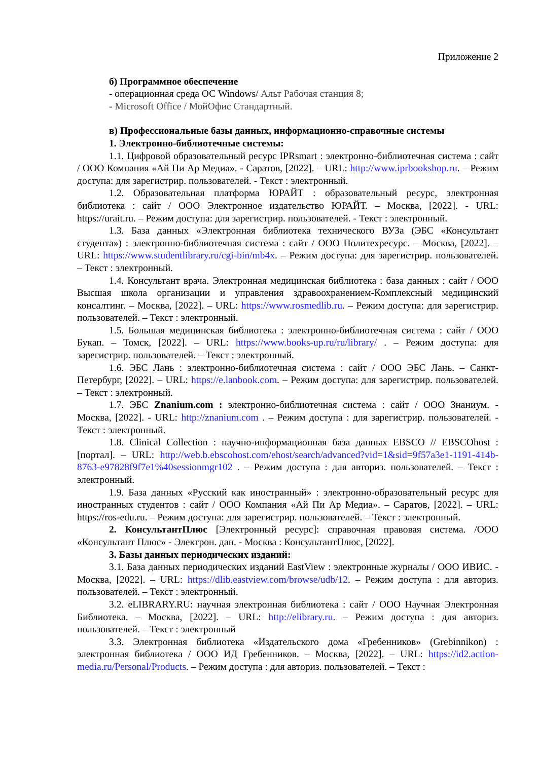Приложение 2
б) Программное обеспечение
- операционная среда ОС Windows/ Альт Рабочая станция 8;
- Microsoft Office / МойОфис Стандартный.
в) Профессиональные базы данных, информационно-справочные системы
1. Электронно-библиотечные системы:
1.1. Цифровой образовательный ресурс IPRsmart : электронно-библиотечная система : сайт / ООО Компания «Ай Пи Ар Медиа». - Саратов, [2022]. – URL: http://www.iprbookshop.ru. – Режим доступа: для зарегистрир. пользователей. - Текст : электронный.
1.2. Образовательная платформа ЮРАЙТ : образовательный ресурс, электронная библиотека : сайт / ООО Электронное издательство ЮРАЙТ. – Москва, [2022]. - URL: https://urait.ru. – Режим доступа: для зарегистрир. пользователей. - Текст : электронный.
1.3. База данных «Электронная библиотека технического ВУЗа (ЭБС «Консультант студента») : электронно-библиотечная система : сайт / ООО Политехресурс. – Москва, [2022]. – URL: https://www.studentlibrary.ru/cgi-bin/mb4x. – Режим доступа: для зарегистрир. пользователей. – Текст : электронный.
1.4. Консультант врача. Электронная медицинская библиотека : база данных : сайт / ООО Высшая школа организации и управления здравоохранением-Комплексный медицинский консалтинг. – Москва, [2022]. – URL: https://www.rosmedlib.ru. – Режим доступа: для зарегистрир. пользователей. – Текст : электронный.
1.5. Большая медицинская библиотека : электронно-библиотечная система : сайт / ООО Букап. – Томск, [2022]. – URL: https://www.books-up.ru/ru/library/ . – Режим доступа: для зарегистрир. пользователей. – Текст : электронный.
1.6. ЭБС Лань : электронно-библиотечная система : сайт / ООО ЭБС Лань. – Санкт-Петербург, [2022]. – URL: https://e.lanbook.com. – Режим доступа: для зарегистрир. пользователей. – Текст : электронный.
1.7. ЭБС Znanium.com : электронно-библиотечная система : сайт / ООО Знаниум. - Москва, [2022]. - URL: http://znanium.com . – Режим доступа : для зарегистрир. пользователей. - Текст : электронный.
1.8. Clinical Collection : научно-информационная база данных EBSCO // EBSCOhost : [портал]. – URL: http://web.b.ebscohost.com/ehost/search/advanced?vid=1&sid=9f57a3e1-1191-414b-8763-e97828f9f7e1%40sessionmgr102 . – Режим доступа : для авториз. пользователей. – Текст : электронный.
1.9. База данных «Русский как иностранный» : электронно-образовательный ресурс для иностранных студентов : сайт / ООО Компания «Ай Пи Ар Медиа». – Саратов, [2022]. – URL: https://ros-edu.ru. – Режим доступа: для зарегистрир. пользователей. – Текст : электронный.
2. КонсультантПлюс [Электронный ресурс]: справочная правовая система. /ООО «Консультант Плюс» - Электрон. дан. - Москва : КонсультантПлюс, [2022].
3. Базы данных периодических изданий:
3.1. База данных периодических изданий EastView : электронные журналы / ООО ИВИС. - Москва, [2022]. – URL: https://dlib.eastview.com/browse/udb/12. – Режим доступа : для авториз. пользователей. – Текст : электронный.
3.2. eLIBRARY.RU: научная электронная библиотека : сайт / ООО Научная Электронная Библиотека. – Москва, [2022]. – URL: http://elibrary.ru. – Режим доступа : для авториз. пользователей. – Текст : электронный
3.3. Электронная библиотека «Издательского дома «Гребенников» (Grebinnikon) : электронная библиотека / ООО ИД Гребенников. – Москва, [2022]. – URL: https://id2.action-media.ru/Personal/Products. – Режим доступа : для авториз. пользователей. – Текст :